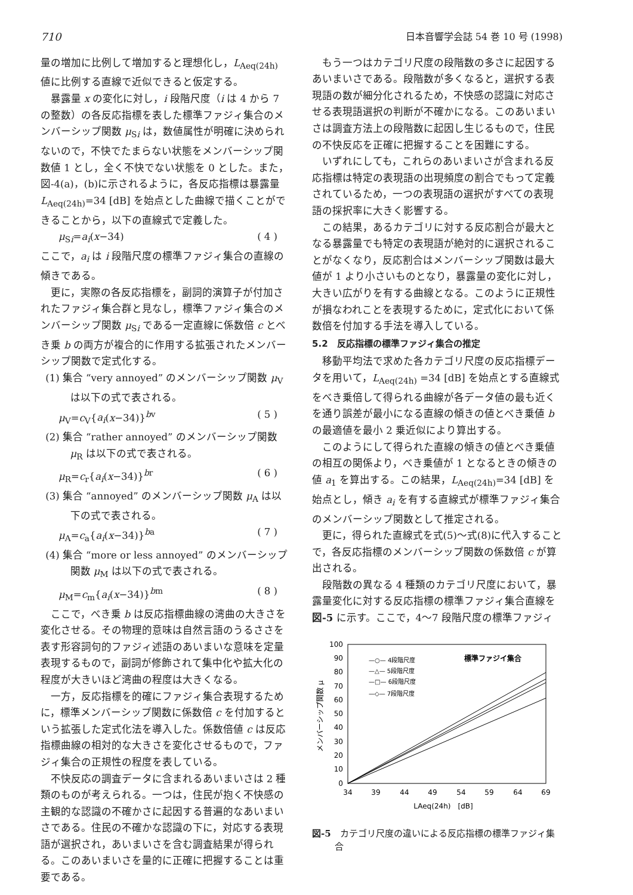710 日本音響学会誌 54 巻 10 号 (1998)
量の増加に比例して増加すると理想化し，L<sub>Aeq(24h)</sub> 値に比例する直線で近似できると仮定する。
暴露量 x の変化に対し，i 段階尺度（i は 4 から 7 の整数）の各反応指標を表した標準ファジィ集合のメンバーシップ関数 μ<sub>Si</sub> は，数値属性が明確に決められないので，不快でたまらない状態をメンバーシップ関数値 1 とし，全く不快でない状態を 0 とした。また，図-4(a)，(b)に示されるように，各反応指標は暴露量 L<sub>Aeq(24h)</sub>=34 [dB] を始点とした曲線で描くことができることから，以下の直線式で定義した。
μ<sub>Si</sub>=a<sub>i</sub>(x−34) ( 4 )
ここで，a<sub>i</sub> は i 段階尺度の標準ファジィ集合の直線の傾きである。
更に，実際の各反応指標を，副詞的演算子が付加されたファジィ集合群と見なし，標準ファジィ集合のメンバーシップ関数 μ<sub>Si</sub> である一定直線に係数倍 c とべき乗 b の両方が複合的に作用する拡張されたメンバーシップ関数で定式化する。
(1) 集合 “very annoyed” のメンバーシップ関数 μ<sub>V</sub> は以下の式で表される。
μ<sub>V</sub>=c<sub>V</sub>{a<sub>i</sub>(x−34)}<sup>bv</sup> ( 5 )
(2) 集合 “rather annoyed” のメンバーシップ関数 μ<sub>R</sub> は以下の式で表される。
μ<sub>R</sub>=c<sub>r</sub>{a<sub>i</sub>(x−34)}<sup>br</sup> ( 6 )
(3) 集合 “annoyed” のメンバーシップ関数 μ<sub>A</sub> は以下の式で表される。
μ<sub>A</sub>=c<sub>a</sub>{a<sub>i</sub>(x−34)}<sup>ba</sup> ( 7 )
(4) 集合 “more or less annoyed” のメンバーシップ関数 μ<sub>M</sub> は以下の式で表される。
μ<sub>M</sub>=c<sub>m</sub>{a<sub>i</sub>(x−34)}<sup>bm</sup> ( 8 )
ここで，べき乗 b は反応指標曲線の湾曲の大きさを変化させる。その物理的意味は自然言語のうるささを表す形容詞句的ファジィ述語のあいまいな意味を定量表現するもので，副詞が修飾されて集中化や拡大化の程度が大きいほど湾曲の程度は大きくなる。
一方，反応指標を的確にファジィ集合表現するために，標準メンバーシップ関数に係数倍 c を付加するという拡張した定式化法を導入した。係数倍値 c は反応指標曲線の相対的な大きさを変化させるもので，ファジィ集合の正規性の程度を表している。
不快反応の調査データに含まれるあいまいさは 2 種類のものが考えられる。一つは，住民が抱く不快感の主観的な認識の不確かさに起因する普遍的なあいまいさである。住民の不確かな認識の下に，対応する表現語が選択され，あいまいさを含む調査結果が得られる。このあいまいさを量的に正確に把握することは重要である。
もう一つはカテゴリ尺度の段階数の多さに起因するあいまいさである。段階数が多くなると，選択する表現語の数が細分化されるため，不快感の認識に対応させる表現語選択の判断が不確かになる。このあいまいさは調査方法上の段階数に起因し生じるもので，住民の不快反応を正確に把握することを困難にする。
いずれにしても，これらのあいまいさが含まれる反応指標は特定の表現語の出現頻度の割合でもって定義されているため，一つの表現語の選択がすべての表現語の採択率に大きく影響する。
この結果，あるカテゴリに対する反応割合が最大となる暴露量でも特定の表現語が絶対的に選択されることがなくなり，反応割合はメンバーシップ関数は最大値が 1 より小さいものとなり，暴露量の変化に対し，大きい広がりを有する曲線となる。このように正規性が損なわれことを表現するために，定式化において係数倍を付加する手法を導入している。
5.2　反応指標の標準ファジィ集合の推定
移動平均法で求めた各カテゴリ尺度の反応指標データを用いて，L<sub>Aeq(24h)</sub> =34 [dB] を始点とする直線式をべき乗倍して得られる曲線が各データ値の最も近くを通り誤差が最小になる直線の傾きの値とべき乗値 b の最適値を最小 2 乗近似により算出する。
このようにして得られた直線の傾きの値とべき乗値の相互の関係より，べき乗値が 1 となるときの傾きの値 a<sub>1</sub> を算出する。この結果，L<sub>Aeq(24h)</sub>=34 [dB] を始点とし，傾き a<sub>i</sub> を有する直線式が標準ファジィ集合のメンバーシップ関数として推定される。
更に，得られた直線式を式(5)～式(8)に代入することで，各反応指標のメンバーシップ関数の係数倍 c が算出される。
段階数の異なる 4 種類のカテゴリ尺度において，暴露量変化に対する反応指標の標準ファジィ集合直線を図-5 に示す。ここで，4～7 段階尺度の標準ファジィ
100
90
80
70
60
50
40
30
20
10
0
34
39
44
49
54
59
64
69
LAeq(24h)　[dB]
メンバーシップ関数 μ
—○— 4段階尺度
—△— 5段階尺度
—□— 6段階尺度
—◇— 7段階尺度
標準ファジイ集合
図-5　カテゴリ尺度の違いによる反応指標の標準ファジィ集合